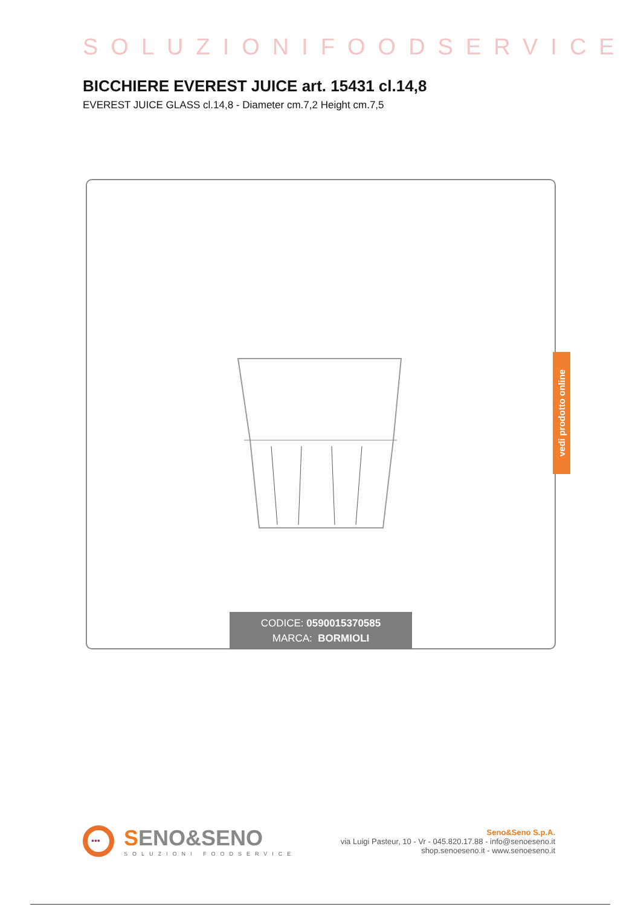SOLUZIONIFOODSERVICE
BICCHIERE EVEREST JUICE art. 15431 cl.14,8
EVEREST JUICE GLASS cl.14,8 - Diameter cm.7,2 Height cm.7,5
CODICE: 0590015370585
MARCA: BORMIOLI
vedi prodotto online
•••
SENO&SENO
SOLUZIONI FOODSERVICE
Seno&Seno S.p.A.
via Luigi Pasteur, 10 - Vr - 045.820.17.88 - info@senoeseno.it
shop.senoeseno.it - www.senoeseno.it